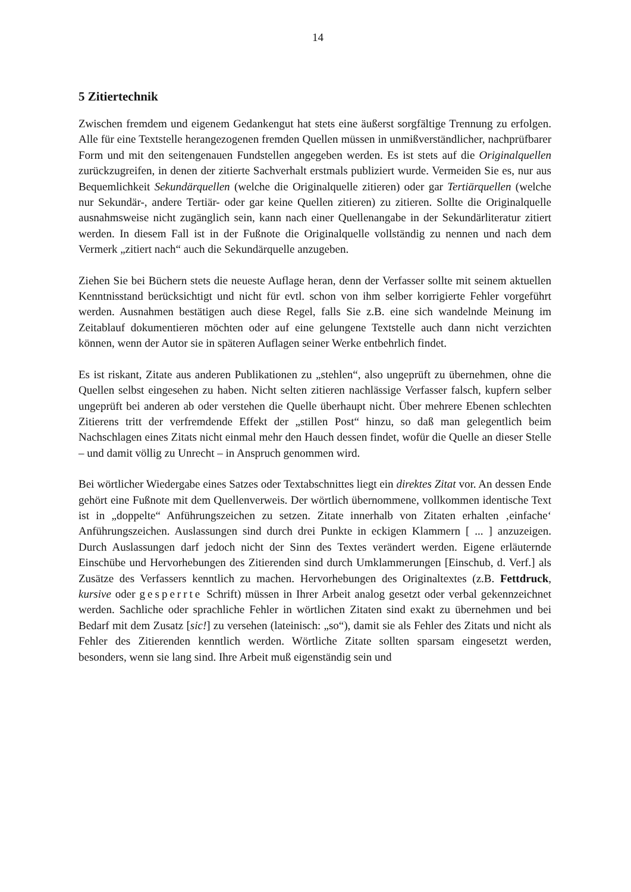14
5 Zitiertechnik
Zwischen fremdem und eigenem Gedankengut hat stets eine äußerst sorgfältige Trennung zu erfolgen. Alle für eine Textstelle herangezogenen fremden Quellen müssen in unmißverständlicher, nachprüfbarer Form und mit den seitengenauen Fundstellen angegeben werden. Es ist stets auf die Originalquellen zurückzugreifen, in denen der zitierte Sachverhalt erstmals publiziert wurde. Vermeiden Sie es, nur aus Bequemlichkeit Sekundärquellen (welche die Originalquelle zitieren) oder gar Tertiärquellen (welche nur Sekundär-, andere Tertiär- oder gar keine Quellen zitieren) zu zitieren. Sollte die Originalquelle ausnahmsweise nicht zugänglich sein, kann nach einer Quellenangabe in der Sekundärliteratur zitiert werden. In diesem Fall ist in der Fußnote die Originalquelle vollständig zu nennen und nach dem Vermerk „zitiert nach“ auch die Sekundärquelle anzugeben.
Ziehen Sie bei Büchern stets die neueste Auflage heran, denn der Verfasser sollte mit seinem aktuellen Kenntnisstand berücksichtigt und nicht für evtl. schon von ihm selber korrigierte Fehler vorgeführt werden. Ausnahmen bestätigen auch diese Regel, falls Sie z.B. eine sich wandelnde Meinung im Zeitablauf dokumentieren möchten oder auf eine gelungene Textstelle auch dann nicht verzichten können, wenn der Autor sie in späteren Auflagen seiner Werke entbehrlich findet.
Es ist riskant, Zitate aus anderen Publikationen zu „stehlen“, also ungeprüft zu übernehmen, ohne die Quellen selbst eingesehen zu haben. Nicht selten zitieren nachlässige Verfasser falsch, kupfern selber ungeprüft bei anderen ab oder verstehen die Quelle überhaupt nicht. Über mehrere Ebenen schlechten Zitierens tritt der verfremdende Effekt der „stillen Post“ hinzu, so daß man gelegentlich beim Nachschlagen eines Zitats nicht einmal mehr den Hauch dessen findet, wofür die Quelle an dieser Stelle – und damit völlig zu Unrecht – in Anspruch genommen wird.
Bei wörtlicher Wiedergabe eines Satzes oder Textabschnittes liegt ein direktes Zitat vor. An dessen Ende gehört eine Fußnote mit dem Quellenverweis. Der wörtlich übernommene, vollkommen identische Text ist in „doppelte“ Anführungszeichen zu setzen. Zitate innerhalb von Zitaten erhalten ‚einfache‘ Anführungszeichen. Auslassungen sind durch drei Punkte in eckigen Klammern [ ... ] anzuzeigen. Durch Auslassungen darf jedoch nicht der Sinn des Textes verändert werden. Eigene erläuternde Einschübe und Hervorhebungen des Zitierenden sind durch Umklammerungen [Einschub, d. Verf.] als Zusätze des Verfassers kenntlich zu machen. Hervorhebungen des Originaltextes (z.B. Fettdruck, kursive oder gesperrte Schrift) müssen in Ihrer Arbeit analog gesetzt oder verbal gekennzeichnet werden. Sachliche oder sprachliche Fehler in wörtlichen Zitaten sind exakt zu übernehmen und bei Bedarf mit dem Zusatz [sic!] zu versehen (lateinisch: „so“), damit sie als Fehler des Zitats und nicht als Fehler des Zitierenden kenntlich werden. Wörtliche Zitate sollten sparsam eingesetzt werden, besonders, wenn sie lang sind. Ihre Arbeit muß eigenständig sein und